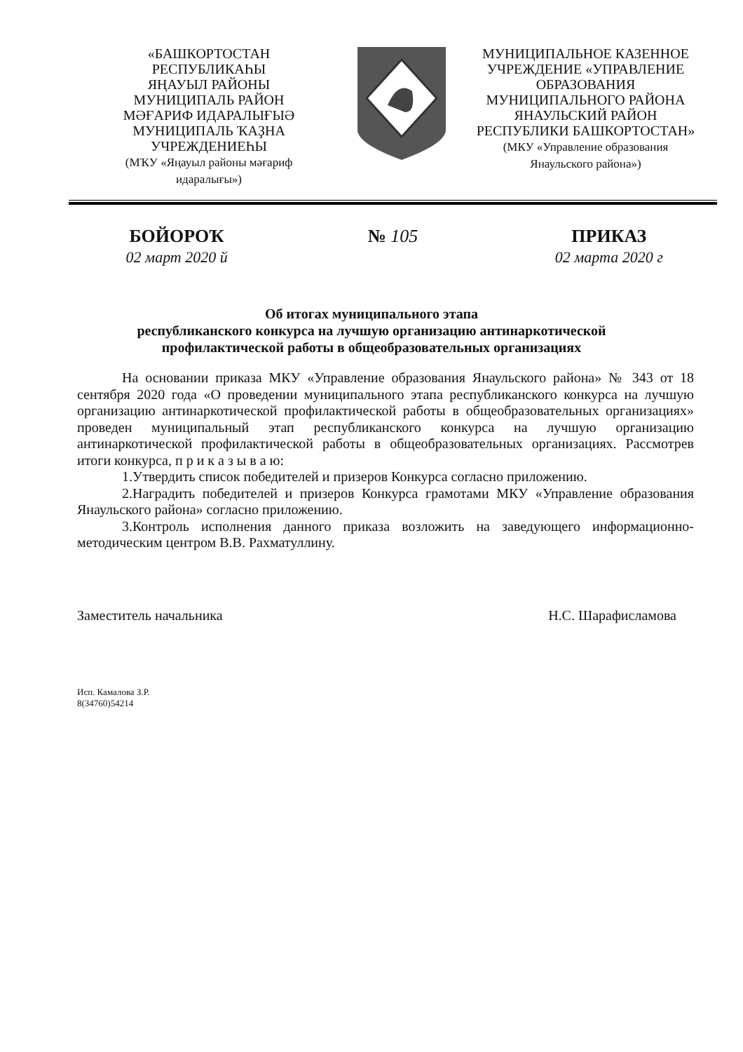«БАШКОРТОСТАН
РЕСПУБЛИКАҺЫ
ЯҢАУЫЛ РАЙОНЫ
МУНИЦИПАЛЬ РАЙОН
МӘҒАРИФ ИДАРАЛЫҒЫӘ
МУНИЦИПАЛЬ ҠАҘНА
УЧРЕЖДЕНИЕҺЫ
(МҠУ «Яңауыл районы мәғариф
идаралығы»)
МУНИЦИПАЛЬНОЕ КАЗЕННОЕ
УЧРЕЖДЕНИЕ «УПРАВЛЕНИЕ
ОБРАЗОВАНИЯ
МУНИЦИПАЛЬНОГО РАЙОНА
ЯНАУЛЬСКИЙ РАЙОН
РЕСПУБЛИКИ БАШКОРТОСТАН»
(МКУ «Управление образования
Янаульского района»)
БОЙОРОҠ № 105 ПРИКАЗ
02 март 2020 й 02 марта 2020 г
Об итогах муниципального этапа
республиканского конкурса на лучшую организацию антинаркотической
профилактической работы в общеобразовательных организациях
На основании приказа МКУ «Управление образования Янаульского района» № 343 от 18 сентября 2020 года «О проведении муниципального этапа республиканского конкурса на лучшую организацию антинаркотической профилактической работы в общеобразовательных организациях» проведен муниципальный этап республиканского конкурса на лучшую организацию антинаркотической профилактической работы в общеобразовательных организациях. Рассмотрев итоги конкурса, п р и к а з ы в а ю:
1.Утвердить список победителей и призеров Конкурса согласно приложению.
2.Наградить победителей и призеров Конкурса грамотами МКУ «Управление образования Янаульского района» согласно приложению.
3.Контроль исполнения данного приказа возложить на заведующего информационно-методическим центром В.В. Рахматуллину.
Заместитель начальника Н.С. Шарафисламова
Исп. Камалова З.Р.
8(34760)54214